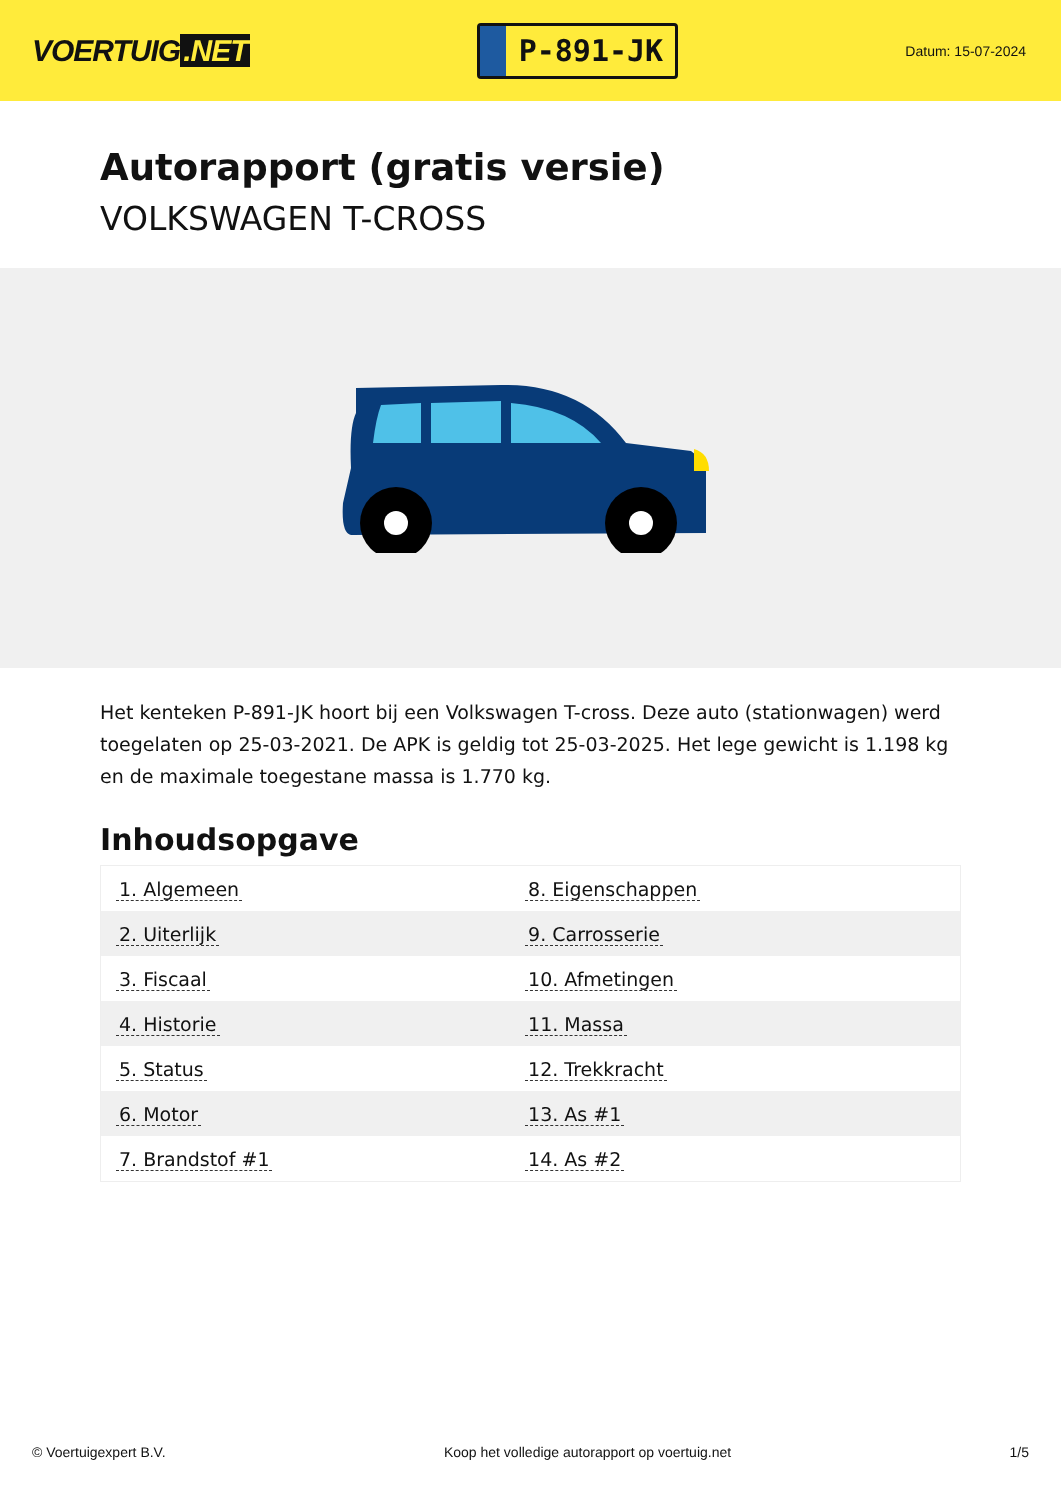VOERTUIG.NET
P-891-JK
Datum: 15-07-2024
Autorapport (gratis versie)
VOLKSWAGEN T-CROSS
Het kenteken P-891-JK hoort bij een Volkswagen T-cross. Deze auto (stationwagen) werd toegelaten op 25-03-2021. De APK is geldig tot 25-03-2025. Het lege gewicht is 1.198 kg en de maximale toegestane massa is 1.770 kg.
Inhoudsopgave
| 1. Algemeen | 8. Eigenschappen |
| 2. Uiterlijk | 9. Carrosserie |
| 3. Fiscaal | 10. Afmetingen |
| 4. Historie | 11. Massa |
| 5. Status | 12. Trekkracht |
| 6. Motor | 13. As #1 |
| 7. Brandstof #1 | 14. As #2 |
© Voertuigexpert B.V. Koop het volledige autorapport op voertuig.net 1/5